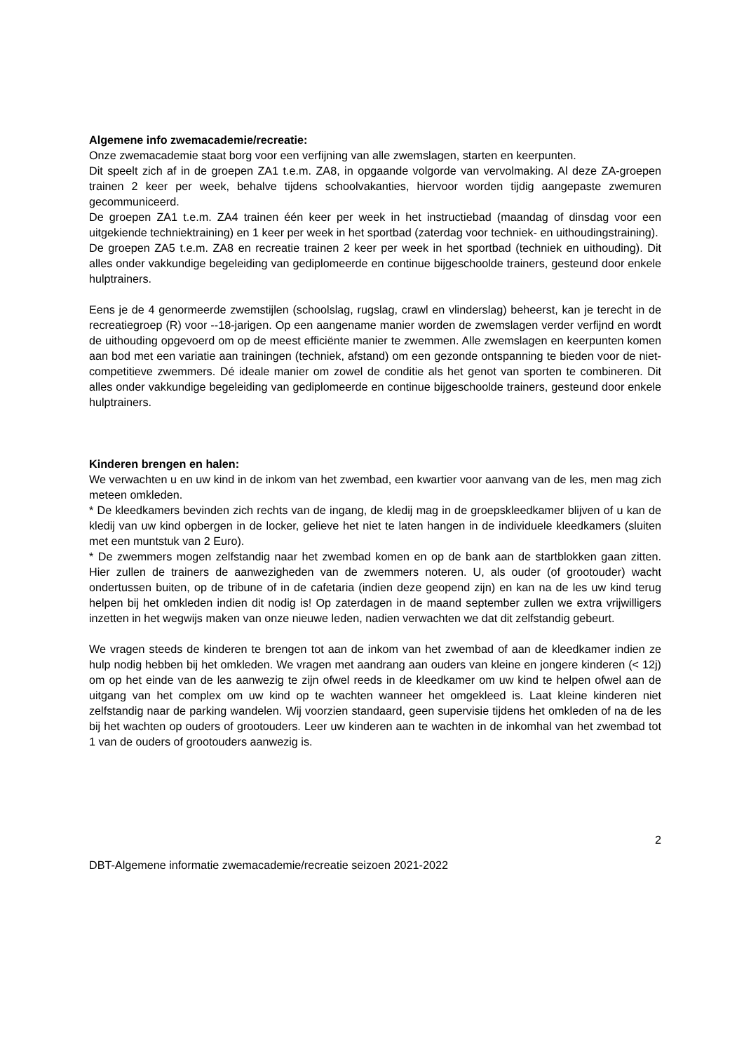Algemene info zwemacademie/recreatie:
Onze zwemacademie staat borg voor een verfijning van alle zwemslagen, starten en keerpunten.
Dit speelt zich af in de groepen ZA1 t.e.m. ZA8, in opgaande volgorde van vervolmaking. Al deze ZA-groepen trainen 2 keer per week, behalve tijdens schoolvakanties, hiervoor worden tijdig aangepaste zwemuren gecommuniceerd.
De groepen ZA1 t.e.m. ZA4 trainen één keer per week in het instructiebad (maandag of dinsdag voor een uitgekiende techniektraining) en 1 keer per week in het sportbad (zaterdag voor techniek- en uithoudingstraining).
De groepen ZA5 t.e.m. ZA8 en recreatie trainen 2 keer per week in het sportbad (techniek en uithouding). Dit alles onder vakkundige begeleiding van gediplomeerde en continue bijgeschoolde trainers, gesteund door enkele hulptrainers.
Eens je de 4 genormeerde zwemstijlen (schoolslag, rugslag, crawl en vlinderslag) beheerst, kan je terecht in de recreatiegroep (R) voor --18-jarigen. Op een aangename manier worden de zwemslagen verder verfijnd en wordt de uithouding opgevoerd om op de meest efficiënte manier te zwemmen. Alle zwemslagen en keerpunten komen aan bod met een variatie aan trainingen (techniek, afstand) om een gezonde ontspanning te bieden voor de niet-competitieve zwemmers. Dé ideale manier om zowel de conditie als het genot van sporten te combineren. Dit alles onder vakkundige begeleiding van gediplomeerde en continue bijgeschoolde trainers, gesteund door enkele hulptrainers.
Kinderen brengen en halen:
We verwachten u en uw kind in de inkom van het zwembad, een kwartier voor aanvang van de les, men mag zich meteen omkleden.
* De kleedkamers bevinden zich rechts van de ingang, de kledij mag in de groepskleedkamer blijven of u kan de kledij van uw kind opbergen in de locker, gelieve het niet te laten hangen in de individuele kleedkamers (sluiten met een muntstuk van 2 Euro).
* De zwemmers mogen zelfstandig naar het zwembad komen en op de bank aan de startblokken gaan zitten. Hier zullen de trainers de aanwezigheden van de zwemmers noteren. U, als ouder (of grootouder) wacht ondertussen buiten, op de tribune of in de cafetaria (indien deze geopend zijn) en kan na de les uw kind terug helpen bij het omkleden indien dit nodig is! Op zaterdagen in de maand september zullen we extra vrijwilligers inzetten in het wegwijs maken van onze nieuwe leden, nadien verwachten we dat dit zelfstandig gebeurt.
We vragen steeds de kinderen te brengen tot aan de inkom van het zwembad of aan de kleedkamer indien ze hulp nodig hebben bij het omkleden. We vragen met aandrang aan ouders van kleine en jongere kinderen (< 12j) om op het einde van de les aanwezig te zijn ofwel reeds in de kleedkamer om uw kind te helpen ofwel aan de uitgang van het complex om uw kind op te wachten wanneer het omgekleed is. Laat kleine kinderen niet zelfstandig naar de parking wandelen. Wij voorzien standaard, geen supervisie tijdens het omkleden of na de les bij het wachten op ouders of grootouders. Leer uw kinderen aan te wachten in de inkomhal van het zwembad tot 1 van de ouders of grootouders aanwezig is.
2
DBT-Algemene informatie zwemacademie/recreatie seizoen 2021-2022